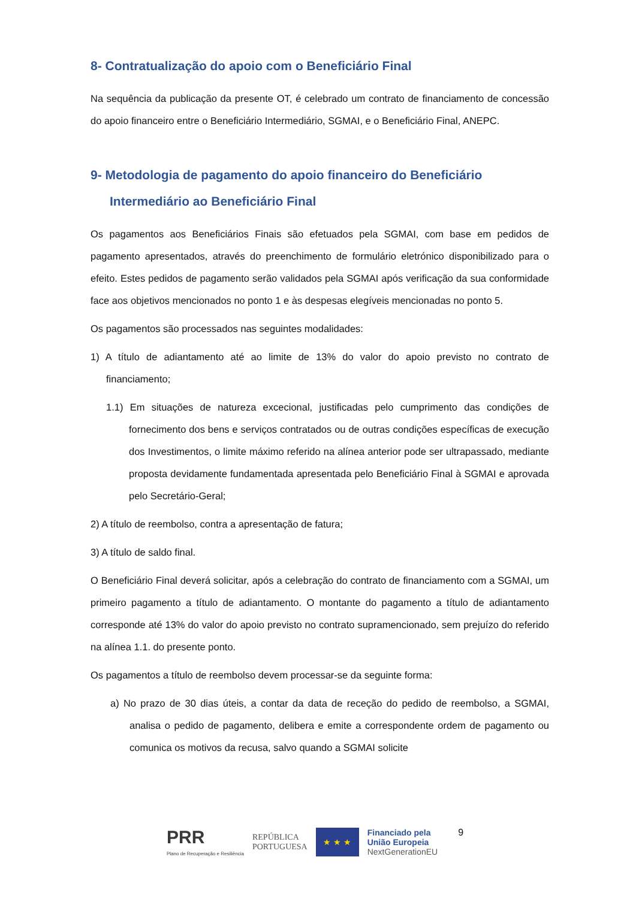8- Contratualização do apoio com o Beneficiário Final
Na sequência da publicação da presente OT, é celebrado um contrato de financiamento de concessão do apoio financeiro entre o Beneficiário Intermediário, SGMAI, e o Beneficiário Final, ANEPC.
9- Metodologia de pagamento do apoio financeiro do Beneficiário Intermediário ao Beneficiário Final
Os pagamentos aos Beneficiários Finais são efetuados pela SGMAI, com base em pedidos de pagamento apresentados, através do preenchimento de formulário eletrónico disponibilizado para o efeito. Estes pedidos de pagamento serão validados pela SGMAI após verificação da sua conformidade face aos objetivos mencionados no ponto 1 e às despesas elegíveis mencionadas no ponto 5.
Os pagamentos são processados nas seguintes modalidades:
1) A título de adiantamento até ao limite de 13% do valor do apoio previsto no contrato de financiamento;
1.1) Em situações de natureza excecional, justificadas pelo cumprimento das condições de fornecimento dos bens e serviços contratados ou de outras condições específicas de execução dos Investimentos, o limite máximo referido na alínea anterior pode ser ultrapassado, mediante proposta devidamente fundamentada apresentada pelo Beneficiário Final à SGMAI e aprovada pelo Secretário-Geral;
2) A título de reembolso, contra a apresentação de fatura;
3) A título de saldo final.
O Beneficiário Final deverá solicitar, após a celebração do contrato de financiamento com a SGMAI, um primeiro pagamento a título de adiantamento. O montante do pagamento a título de adiantamento corresponde até 13% do valor do apoio previsto no contrato supramencionado, sem prejuízo do referido na alínea 1.1. do presente ponto.
Os pagamentos a título de reembolso devem processar-se da seguinte forma:
a) No prazo de 30 dias úteis, a contar da data de receção do pedido de reembolso, a SGMAI, analisa o pedido de pagamento, delibera e emite a correspondente ordem de pagamento ou comunica os motivos da recusa, salvo quando a SGMAI solicite
PRR
Plano de Recuperação e Resiliência
REPÚBLICA
PORTUGUESA
★ ★ ★
Financiado pela
União Europeia
NextGenerationEU
9